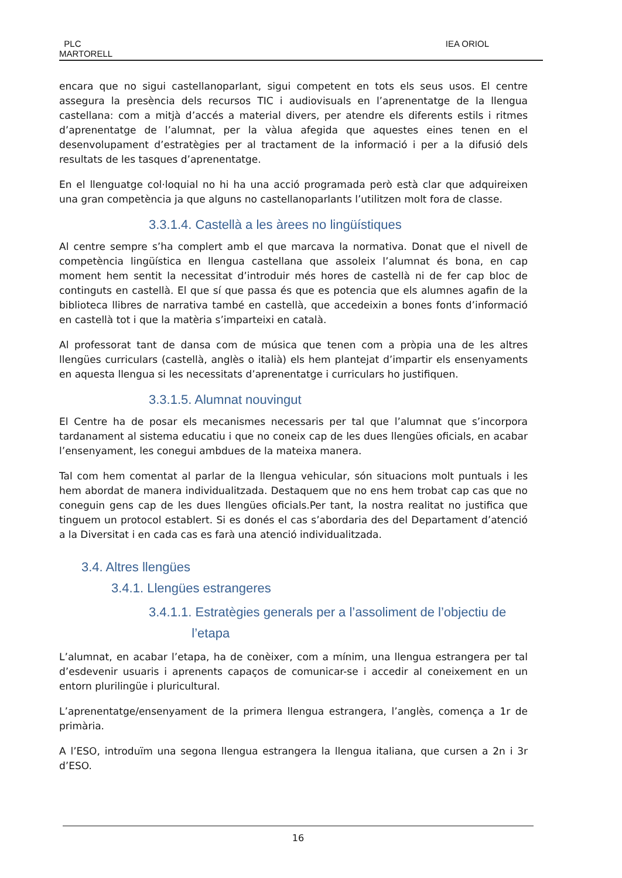PLC
MARTORELL
IEA ORIOL
encara que no sigui castellanoparlant, sigui competent en tots els seus usos. El centre assegura la presència dels recursos TIC i audiovisuals en l’aprenentatge de la llengua castellana: com a mitjà d’accés a material divers, per atendre els diferents estils i ritmes d’aprenentatge de l’alumnat, per la vàlua afegida que aquestes eines tenen en el desenvolupament d’estratègies per al tractament de la informació i per a la difusió dels resultats de les tasques d’aprenentatge.
En el llenguatge col·loquial no hi ha una acció programada però està clar que adquireixen una gran competència ja que alguns no castellanoparlants l’utilitzen molt fora de classe.
3.3.1.4. Castellà a les àrees no lingüístiques
Al centre sempre s’ha complert amb el que marcava la normativa. Donat que el nivell de competència lingüística en llengua castellana que assoleix l’alumnat és bona, en cap moment hem sentit la necessitat d’introduir més hores de castellà ni de fer cap bloc de continguts en castellà. El que sí que passa és que es potencia que els alumnes agafin de la biblioteca llibres de narrativa també en castellà, que accedeixin a bones fonts d’informació en castellà tot i que la matèria s’imparteixi en català.
Al professorat tant de dansa com de música que tenen com a pròpia una de les altres llengües curriculars (castellà, anglès o italià) els hem plantejat d’impartir els ensenyaments en aquesta llengua si les necessitats d’aprenentatge i curriculars ho justifiquen.
3.3.1.5. Alumnat nouvingut
El Centre ha de posar els mecanismes necessaris per tal que l’alumnat que s’incorpora tardanament al sistema educatiu i que no coneix cap de les dues llengües oficials, en acabar l’ensenyament, les conegui ambdues de la mateixa manera.
Tal com hem comentat al parlar de la llengua vehicular, són situacions molt puntuals i les hem abordat de manera individualitzada. Destaquem que no ens hem trobat cap cas que no coneguin gens cap de les dues llengües oficials.Per tant, la nostra realitat no justifica que tinguem un protocol establert. Si es donés el cas s’abordaria des del Departament d’atenció a la Diversitat i en cada cas es farà una atenció individualitzada.
3.4. Altres llengües
3.4.1. Llengües estrangeres
3.4.1.1. Estratègies generals per a l’assoliment de l’objectiu de
l’etapa
L’alumnat, en acabar l’etapa, ha de conèixer, com a mínim, una llengua estrangera per tal d’esdevenir usuaris i aprenents capaços de comunicar-se i accedir al coneixement en un entorn plurilingüe i pluricultural.
L’aprenentatge/ensenyament de la primera llengua estrangera, l’anglès, comença a 1r de primària.
A l’ESO, introduïm una segona llengua estrangera la llengua italiana, que cursen a 2n i 3r d’ESO.
16